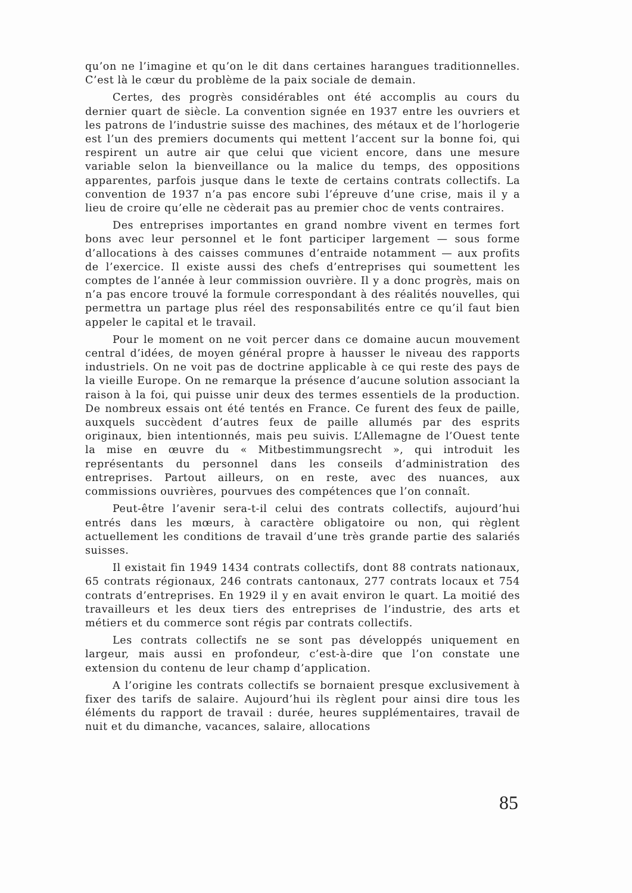qu’on ne l’imagine et qu’on le dit dans certaines harangues tradition­nelles. C’est là le cœur du problème de la paix sociale de demain.
Certes, des progrès considérables ont été accomplis au cours du dernier quart de siècle. La convention signée en 1937 entre les ouvriers et les patrons de l’industrie suisse des machines, des métaux et de l’horlogerie est l’un des premiers documents qui mettent l’accent sur la bonne foi, qui respirent un autre air que celui que vicient encore, dans une mesure variable selon la bienveillance ou la malice du temps, des oppositions apparentes, parfois jusque dans le texte de certains contrats collectifs. La convention de 1937 n’a pas encore subi l’épreuve d’une crise, mais il y a lieu de croire qu’elle ne cèderait pas au premier choc de vents contraires.
Des entreprises importantes en grand nombre vivent en termes fort bons avec leur personnel et le font participer largement — sous forme d’allocations à des caisses communes d’entraide notamment — aux profits de l’exercice. Il existe aussi des chefs d’entreprises qui sou­mettent les comptes de l’année à leur commission ouvrière. Il y a donc progrès, mais on n’a pas encore trouvé la formule correspondant à des réalités nouvelles, qui permettra un partage plus réel des respon­sabilités entre ce qu’il faut bien appeler le capital et le travail.
Pour le moment on ne voit percer dans ce domaine aucun mouve­ment central d’idées, de moyen général propre à hausser le niveau des rapports industriels. On ne voit pas de doctrine applicable à ce qui reste des pays de la vieille Europe. On ne remarque la présence d’aucune solution associant la raison à la foi, qui puisse unir deux des termes essentiels de la production. De nombreux essais ont été tentés en France. Ce furent des feux de paille, auxquels succèdent d’autres feux de paille allumés par des esprits originaux, bien intentionnés, mais peu suivis. L’Allemagne de l’Ouest tente la mise en œuvre du « Mitbestimmungsrecht », qui introduit les représentants du personnel dans les conseils d’administration des entreprises. Partout ailleurs, on en reste, avec des nuances, aux commissions ouvrières, pourvues des compétences que l’on connaît.
Peut-être l’avenir sera-t-il celui des contrats collectifs, aujourd’hui entrés dans les mœurs, à caractère obligatoire ou non, qui règlent actuellement les conditions de travail d’une très grande partie des salariés suisses.
Il existait fin 1949 1434 contrats collectifs, dont 88 contrats natio­naux, 65 contrats régionaux, 246 contrats cantonaux, 277 contrats locaux et 754 contrats d’entreprises. En 1929 il y en avait environ le quart. La moitié des travailleurs et les deux tiers des entreprises de l’industrie, des arts et métiers et du commerce sont régis par contrats collectifs.
Les contrats collectifs ne se sont pas développés uniquement en largeur, mais aussi en profondeur, c’est-à-dire que l’on constate une extension du contenu de leur champ d’application.
A l’origine les contrats collectifs se bornaient presque exclusive­ment à fixer des tarifs de salaire. Aujourd’hui ils règlent pour ainsi dire tous les éléments du rapport de travail : durée, heures supplémen­taires, travail de nuit et du dimanche, vacances, salaire, allocations
85